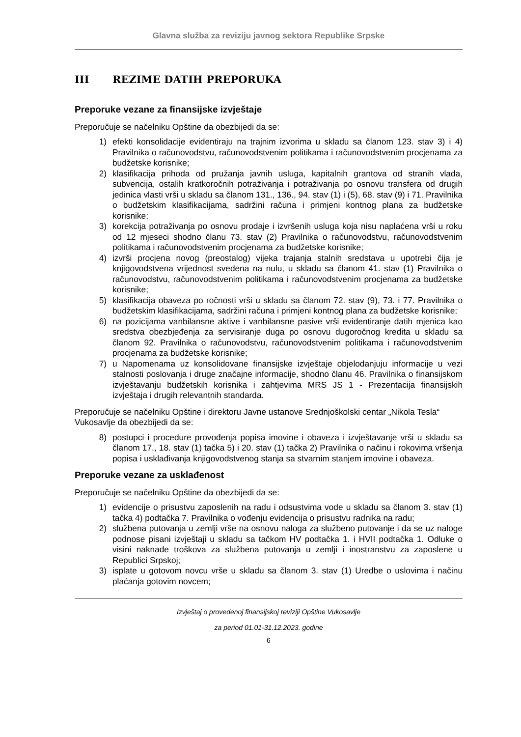Glavna služba za reviziju javnog sektora Republike Srpske
III REZIME DATIH PREPORUKA
Preporuke vezane za finansijske izvještaje
Preporučuje se načelniku Opštine da obezbijedi da se:
1) efekti konsolidacije evidentiraju na trajnim izvorima u skladu sa članom 123. stav 3) i 4) Pravilnika o računovodstvu, računovodstvenim politikama i računovodstvenim procjenama za budžetske korisnike;
2) klasifikacija prihoda od pružanja javnih usluga, kapitalnih grantova od stranih vlada, subvencija, ostalih kratkoročnih potraživanja i potraživanja po osnovu transfera od drugih jedinica vlasti vrši u skladu sa članom 131., 136., 94. stav (1) i (5), 68. stav (9) i 71. Pravilnika o budžetskim klasifikacijama, sadržini računa i primjeni kontnog plana za budžetske korisnike;
3) korekcija potraživanja po osnovu prodaje i izvršenih usluga koja nisu naplaćena vrši u roku od 12 mjeseci shodno članu 73. stav (2) Pravilnika o računovodstvu, računovodstvenim politikama i računovodstvenim procjenama za budžetske korisnike;
4) izvrši procjena novog (preostalog) vijeka trajanja stalnih sredstava u upotrebi čija je knjigovodstvena vrijednost svedena na nulu, u skladu sa članom 41. stav (1) Pravilnika o računovodstvu, računovodstvenim politikama i računovodstvenim procjenama za budžetske korisnike;
5) klasifikacija obaveza po ročnosti vrši u skladu sa članom 72. stav (9), 73. i 77. Pravilnika o budžetskim klasifikacijama, sadržini računa i primjeni kontnog plana za budžetske korisnike;
6) na pozicijama vanbilansne aktive i vanbilansne pasive vrši evidentiranje datih mjenica kao sredstva obezbjeđenja za servisiranje duga po osnovu dugoročnog kredita u skladu sa članom 92. Pravilnika o računovodstvu, računovodstvenim politikama i računovodstvenim procjenama za budžetske korisnike;
7) u Napomenama uz konsolidovane finansijske izvještaje objelodanjuju informacije u vezi stalnosti poslovanja i druge značajne informacije, shodno članu 46. Pravilnika o finansijskom izvještavanju budžetskih korisnika i zahtjevima MRS JS 1 - Prezentacija finansijskih izvještaja i drugih relevantnih standarda.
Preporučuje se načelniku Opštine i direktoru Javne ustanove Srednjoškolski centar „Nikola Tesla“ Vukosavlje da obezbijedi da se:
8) postupci i procedure provođenja popisa imovine i obaveza i izvještavanje vrši u skladu sa članom 17., 18. stav (1) tačka 5) i 20. stav (1) tačka 2) Pravilnika o načinu i rokovima vršenja popisa i usklađivanja knjigovodstvenog stanja sa stvarnim stanjem imovine i obaveza.
Preporuke vezane za usklađenost
Preporučuje se načelniku Opštine da obezbijedi da se:
1) evidencije o prisustvu zaposlenih na radu i odsustvima vode u skladu sa članom 3. stav (1) tačka 4) podtačka 7. Pravilnika o vođenju evidencija o prisustvu radnika na radu;
2) službena putovanja u zemlji vrše na osnovu naloga za službeno putovanje i da se uz naloge podnose pisani izvještaji u skladu sa tačkom HV podtačka 1. i HVII podtačka 1. Odluke o visini naknade troškova za službena putovanja u zemlji i inostranstvu za zaposlene u Republici Srpskoj;
3) isplate u gotovom novcu vrše u skladu sa članom 3. stav (1) Uredbe o uslovima i načinu plaćanja gotovim novcem;
Izvještaj o provedenoj finansijskoj reviziji Opštine Vukosavlje
za period 01.01-31.12.2023. godine
6